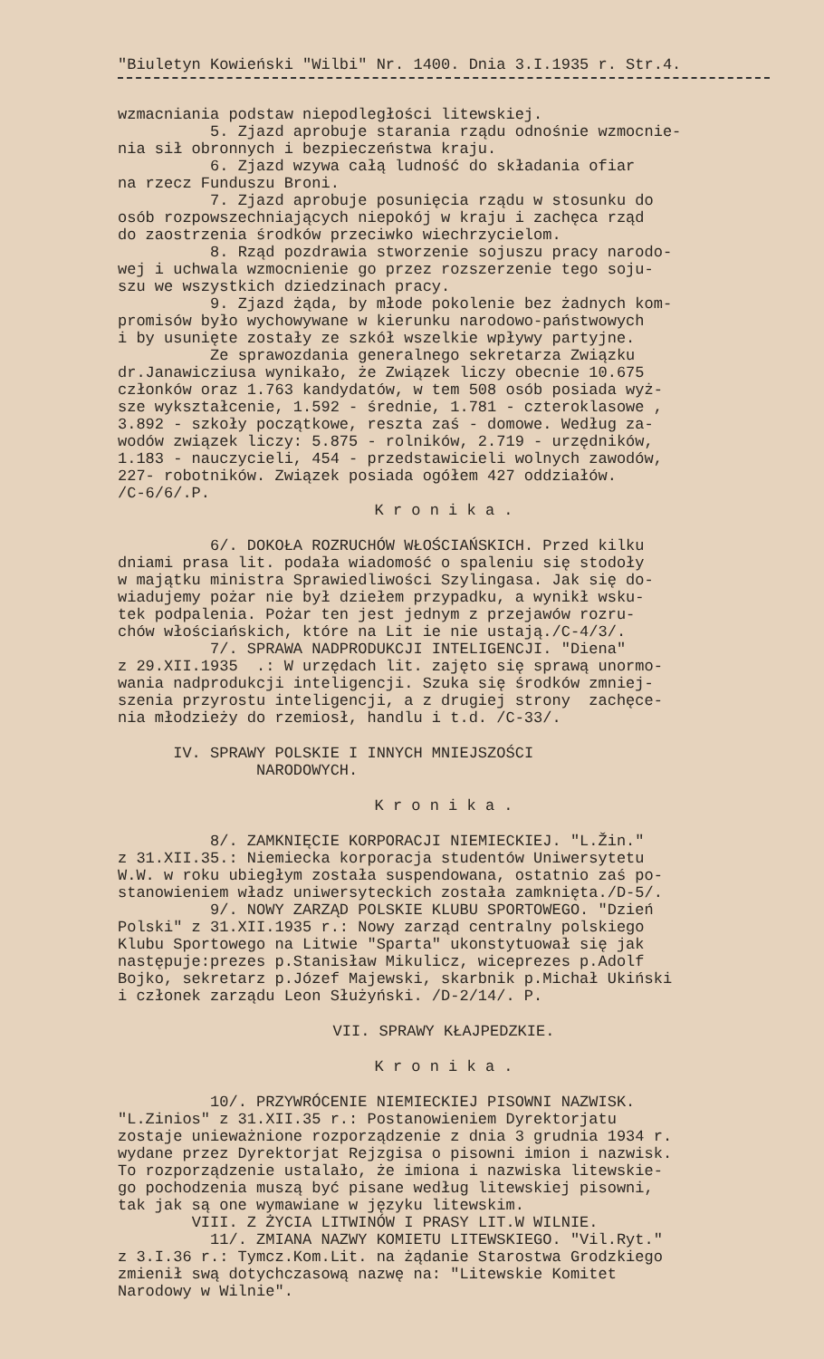"Biuletyn Kowieński "Wilbi" Nr. 1400. Dnia 3.I.1935 r. Str.4.
wzmacniania podstaw niepodległości litewskiej. 5. Zjazd aprobuje starania rządu odnośnie wzmocnie- nia sił obronnych i bezpieczeństwa kraju. 6. Zjazd wzywa całą ludność do składania ofiar na rzecz Funduszu Broni. 7. Zjazd aprobuje posunięcia rządu w stosunku do osób rozpowszechniających niepokój w kraju i zachęca rząd do zaostrzenia środków przeciwko wiechrzycielom. 8. Rząd pozdrawia stworzenie sojuszu pracy narodo- wej i uchwala wzmocnienie go przez rozszerzenie tego soju- szu we wszystkich dziedzinach pracy. 9. Zjazd żąda, by młode pokolenie bez żadnych kom- promisów było wychowywane w kierunku narodowo-państwowych i by usunięte zostały ze szkół wszelkie wpływy partyjne. Ze sprawozdania generalnego sekretarza Związku dr.Janawicziusa wynikało, że Związek liczy obecnie 10.675 członków oraz 1.763 kandydatów, w tem 508 osób posiada wyż- sze wykształcenie, 1.592 - średnie, 1.781 - czteroklasowe , 3.892 - szkoły początkowe, reszta zaś - domowe. Według za- wodów związek liczy: 5.875 - rolników, 2.719 - urzędników, 1.183 - nauczycieli, 454 - przedstawicieli wolnych zawodów, 227- robotników. Związek posiada ogółem 427 oddziałów. /C-6/6/.P.
K r o n i k a .
6/. DOKOŁA ROZRUCHÓW WŁOŚCIAŃSKICH. Przed kilku dniami prasa lit. podała wiadomość o spaleniu się stodoły w majątku ministra Sprawiedliwości Szylingasa. Jak się do- wiadujemy pożar nie był dziełem przypadku, a wynikł wsku- tek podpalenia. Pożar ten jest jednym z przejawów rozru- chów włościańskich, które na Lit ie nie ustają./C-4/3/. 7/. SPRAWA NADPRODUKCJI INTELIGENCJI. "Diena" z 29.XII.1935 .: W urzędach lit. zajęto się sprawą unormo- wania nadprodukcji inteligencji. Szuka się środków zmniej- szenia przyrostu inteligencji, a z drugiej strony zachęce- nia młodzieży do rzemiosł, handlu i t.d. /C-33/.
IV. SPRAWY POLSKIE I INNYCH MNIEJSZOŚCI NARODOWYCH.
K r o n i k a .
8/. ZAMKNIĘCIE KORPORACJI NIEMIECKIEJ. "L.Žin." z 31.XII.35.: Niemiecka korporacja studentów Uniwersytetu W.W. w roku ubiegłym została suspendowana, ostatnio zaś po- stanowieniem władz uniwersyteckich została zamknięta./D-5/. 9/. NOWY ZARZĄD POLSKIE KLUBU SPORTOWEGO. "Dzień Polski" z 31.XII.1935 r.: Nowy zarząd centralny polskiego Klubu Sportowego na Litwie "Sparta" ukonstytuował się jak następuje:prezes p.Stanisław Mikulicz, wiceprezes p.Adolf Bojko, sekretarz p.Józef Majewski, skarbnik p.Michał Ukiński i członek zarządu Leon Służyński. /D-2/14/. P.
VII. SPRAWY KŁAJPEDZKIE.
K r o n i k a .
10/. PRZYWRÓCENIE NIEMIECKIEJ PISOWNI NAZWISK. "L.Zinios" z 31.XII.35 r.: Postanowieniem Dyrektorjatu zostaje unieważnione rozporządzenie z dnia 3 grudnia 1934 r. wydane przez Dyrektorjat Rejzgisa o pisowni imion i nazwisk. To rozporządzenie ustalało, że imiona i nazwiska litewskie- go pochodzenia muszą być pisane według litewskiej pisowni, tak jak są one wymawiane w języku litewskim. VIII. Z ŻYCIA LITWINÓW I PRASY LIT.W WILNIE. 11/. ZMIANA NAZWY KOMIETU LITEWSKIEGO. "Vil.Ryt." z 3.I.36 r.: Tymcz.Kom.Lit. na żądanie Starostwa Grodzkiego zmienił swą dotychczasową nazwę na: "Litewskie Komitet Narodowy w Wilnie".